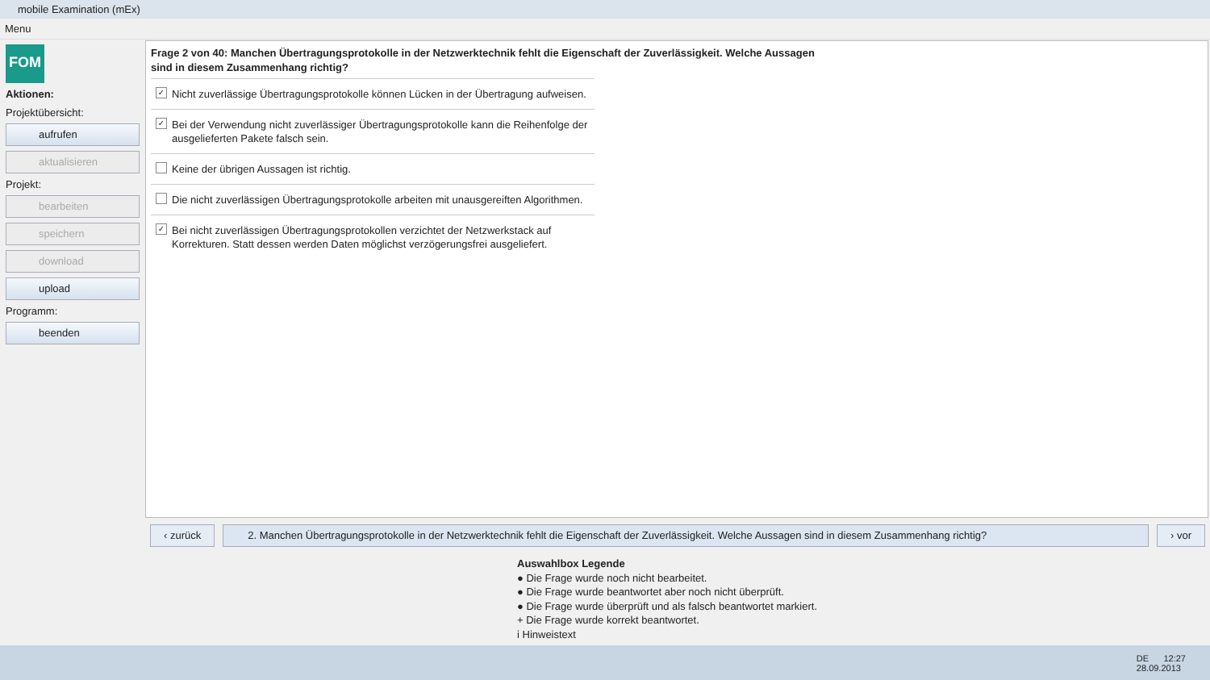mobile Examination (mEx)
Menu
FOM
Aktionen:
Projektübersicht:
aufrufen
aktualisieren
Projekt:
bearbeiten
speichern
download
upload
Programm:
beenden
Frage 2 von 40: Manchen Übertragungsprotokolle in der Netzwerktechnik fehlt die Eigenschaft der Zuverlässigkeit. Welche Aussagen sind in diesem Zusammenhang richtig?
✓
Nicht zuverlässige Übertragungsprotokolle können Lücken in der Übertragung aufweisen.
✓
Bei der Verwendung nicht zuverlässiger Übertragungsprotokolle kann die Reihenfolge der ausgelieferten Pakete falsch sein.
Keine der übrigen Aussagen ist richtig.
Die nicht zuverlässigen Übertragungsprotokolle arbeiten mit unausgereiften Algorithmen.
✓
Bei nicht zuverlässigen Übertragungsprotokollen verzichtet der Netzwerkstack auf Korrekturen. Statt dessen werden Daten möglichst verzögerungsfrei ausgeliefert.
‹ zurück 2. Manchen Übertragungsprotokolle in der Netzwerktechnik fehlt die Eigenschaft der Zuverlässigkeit. Welche Aussagen sind in diesem Zusammenhang richtig? › vor
Auswahlbox Legende
● Die Frage wurde noch nicht bearbeitet.
● Die Frage wurde beantwortet aber noch nicht überprüft.
● Die Frage wurde überprüft und als falsch beantwortet markiert.
+ Die Frage wurde korrekt beantwortet.
i Hinweistext
DE 12:27
28.09.2013